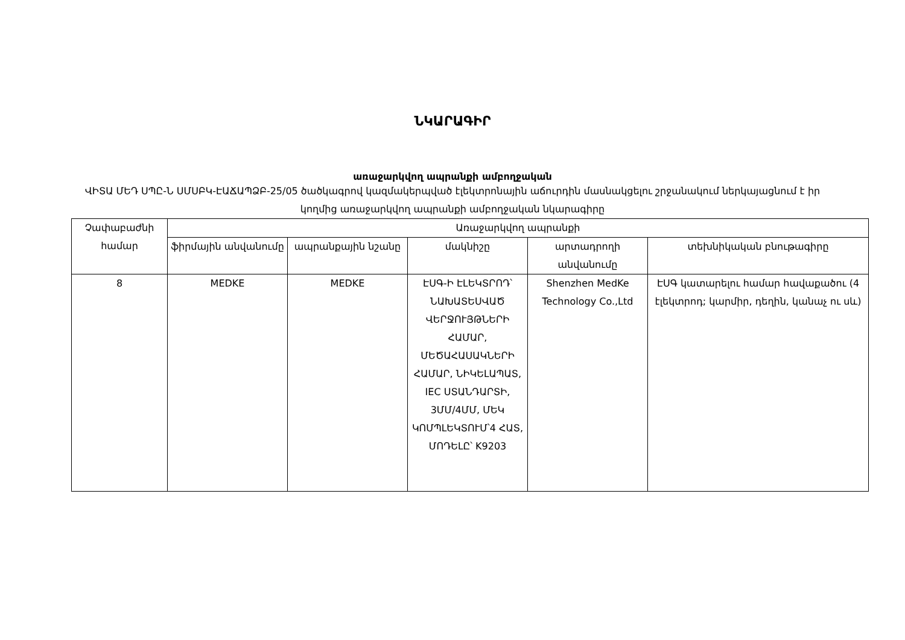ՆԿԱՐԱԳԻՐ
առաջարկվող ապրանքի ամբողջական
ՎԻՏԱ ՄԵԴ ՍՊԸ-Ն ՍՄՍԲԿ-ԷԱՃԱՊՁԲ-25/05 ծածկագրով կազմակերպված էլեկտրոնային աճուրդին մասնակցելու շրջանակում ներկայացնում է իր կողմից առաջարկվող ապրանքի ամբողջական նկարագիրը
| Չափաբաժնի համար | Առաջարկվող ապրանքի | | | | |
| --- | --- | --- | --- | --- | --- |
| | ֆիրմային անվանումը | ապրանքային նշանը | մակնիշը | արտադրողի անվանումը | տեխնիկական բնութագիրը |
| 8 | MEDKE | MEDKE | ԷՍԳ-Ի ԷԼԵԿՏՐՈԴ՝ ՆԱԽԱՏԵՍՎԱԾ ՎԵՐՋՈՒՅԹՆԵՐԻ ՀԱՄԱՐ, ՄԵԾԱՀԱՍԱԿՆԵՐԻ ՀԱՄԱՐ, ՆԻԿԵԼԱՊԱՏ, IEC ՍՏԱՆԴԱՐՏԻ, 3ՄՄ/4ՄՄ, ՄԵԿ ԿՈՄՊԼԵԿՏՈՒՄ՝4 ՀԱՏ, ՄՈԴԵԼԸ՝ K9203 | Shenzhen MedKe Technology Co.,Ltd | ԷՍԳ կատարելու համար հավաքածու (4 էլեկտրոդ; կարմիր, դեղին, կանաչ ու սև) |